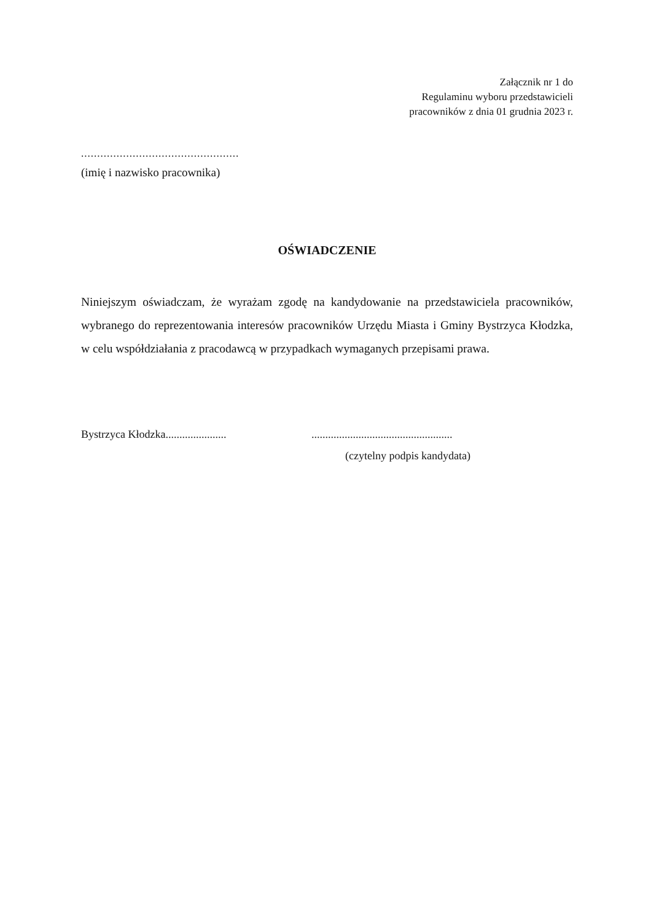Załącznik nr 1 do
Regulaminu wyboru przedstawicieli
pracowników z dnia 01 grudnia 2023 r.
.................................................
(imię i nazwisko pracownika)
OŚWIADCZENIE
Niniejszym oświadczam, że wyrażam zgodę na kandydowanie na przedstawiciela pracowników, wybranego do reprezentowania interesów pracowników Urzędu Miasta i Gminy Bystrzyca Kłodzka, w celu współdziałania z pracodawcą w przypadkach wymaganych przepisami prawa.
Bystrzyca Kłodzka......................
...................................................
(czytelny podpis kandydata)